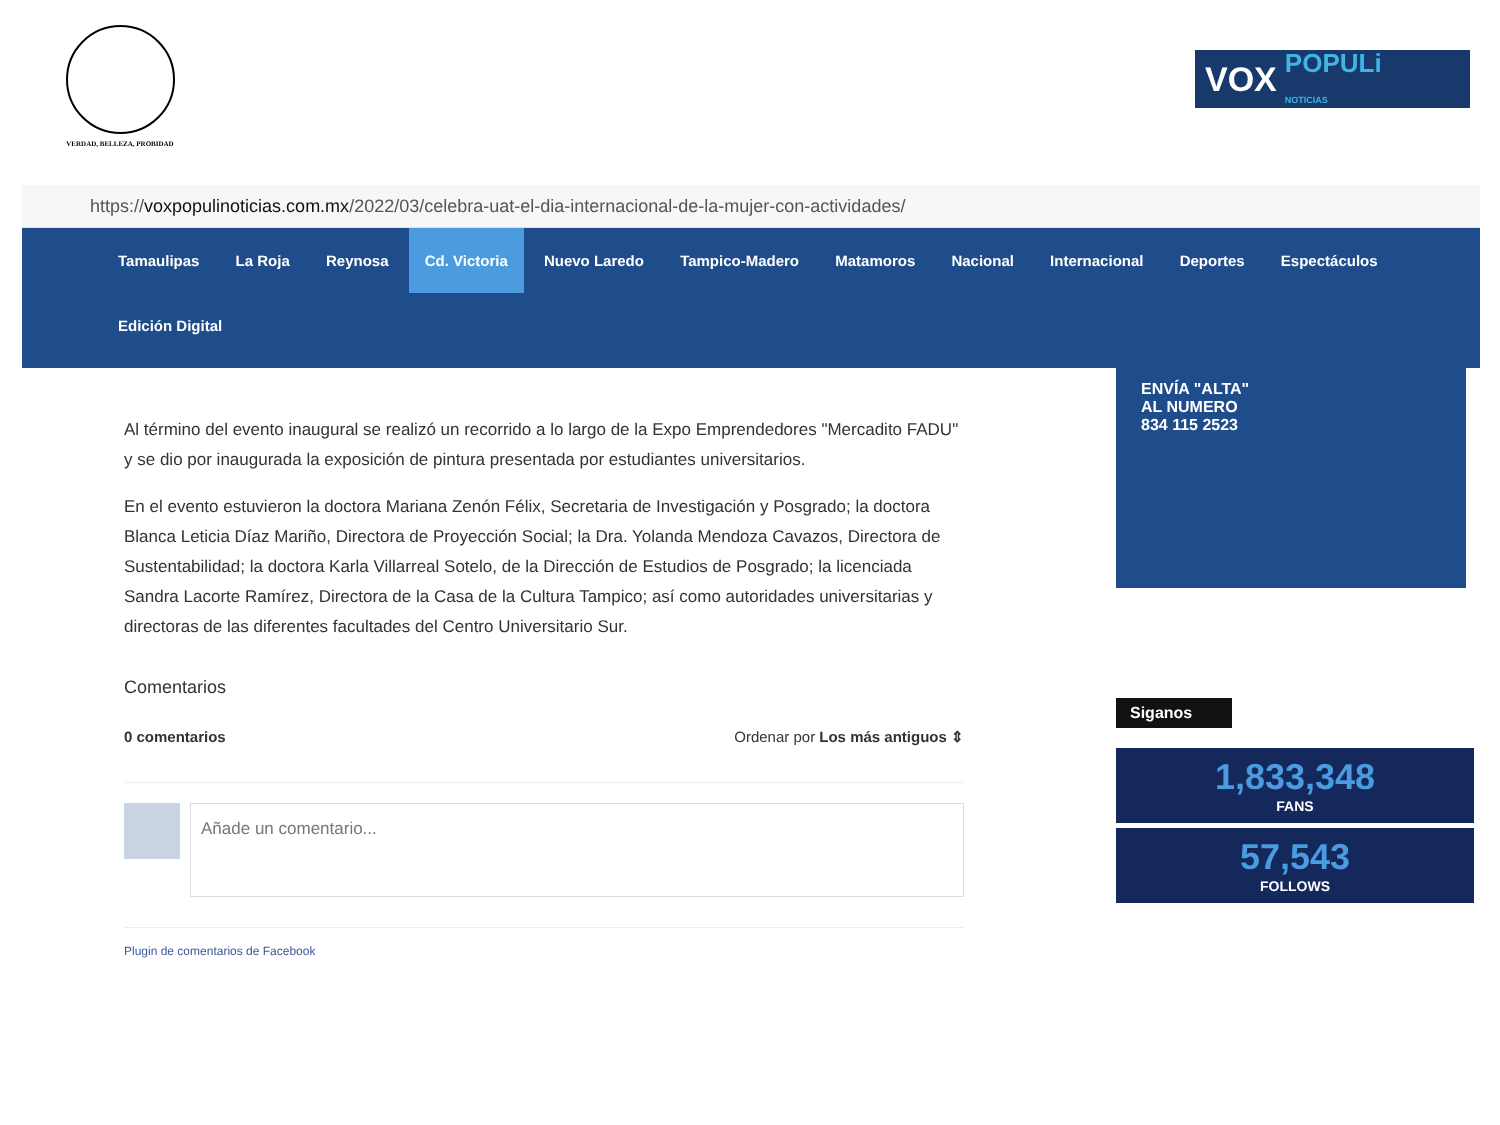VERDAD, BELLEZA, PROBIDAD
VOX POPULi
NOTICIAS
https://voxpopulinoticias.com.mx/2022/03/celebra-uat-el-dia-internacional-de-la-mujer-con-actividades/
Tamaulipas La Roja Reynosa Cd. Victoria Nuevo Laredo Tampico-Madero Matamoros Nacional Internacional Deportes Espectáculos
Edición Digital
Al término del evento inaugural se realizó un recorrido a lo largo de la Expo Emprendedores "Mercadito FADU" y se dio por inaugurada la exposición de pintura presentada por estudiantes universitarios.
En el evento estuvieron la doctora Mariana Zenón Félix, Secretaria de Investigación y Posgrado; la doctora Blanca Leticia Díaz Mariño, Directora de Proyección Social; la Dra. Yolanda Mendoza Cavazos, Directora de Sustentabilidad; la doctora Karla Villarreal Sotelo, de la Dirección de Estudios de Posgrado; la licenciada Sandra Lacorte Ramírez, Directora de la Casa de la Cultura Tampico; así como autoridades universitarias y directoras de las diferentes facultades del Centro Universitario Sur.
Comentarios
0 comentarios Ordenar por Los más antiguos ⇕
Añade un comentario...
Plugin de comentarios de Facebook
ENVÍA "ALTA"
AL NUMERO
834 115 2523
Siganos
1,833,348
FANS
57,543
FOLLOWS